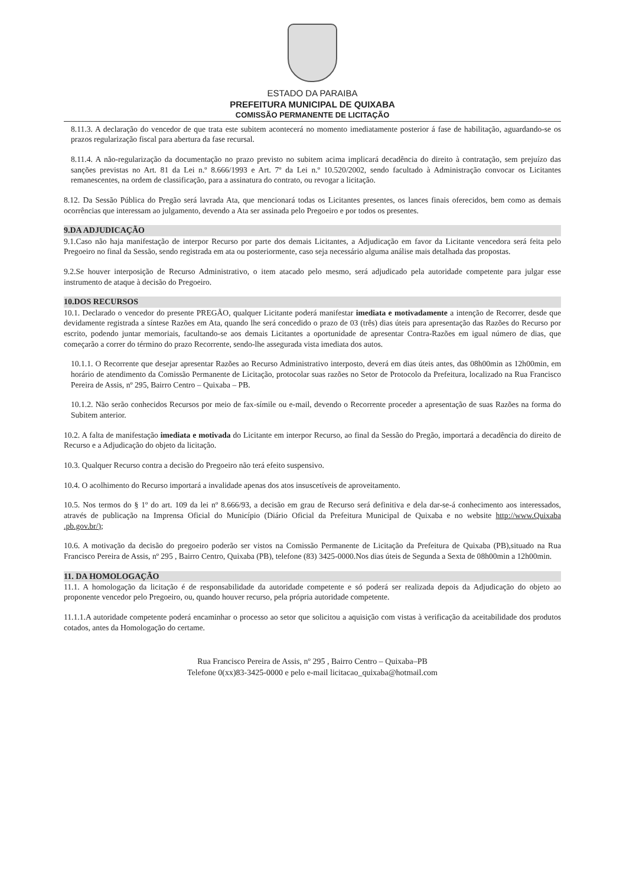ESTADO DA PARAIBA
PREFEITURA MUNICIPAL DE QUIXABA
COMISSÃO PERMANENTE DE LICITAÇÃO
8.11.3. A declaração do vencedor de que trata este subitem acontecerá no momento imediatamente posterior á fase de habilitação, aguardando-se os prazos regularização fiscal para abertura da fase recursal.
8.11.4. A não-regularização da documentação no prazo previsto no subitem acima implicará decadência do direito à contratação, sem prejuízo das sanções previstas no Art. 81 da Lei n.º 8.666/1993 e Art. 7º da Lei n.º 10.520/2002, sendo facultado à Administração convocar os Licitantes remanescentes, na ordem de classificação, para a assinatura do contrato, ou revogar a licitação.
8.12. Da Sessão Pública do Pregão será lavrada Ata, que mencionará todas os Licitantes presentes, os lances finais oferecidos, bem como as demais ocorrências que interessam ao julgamento, devendo a Ata ser assinada pelo Pregoeiro e por todos os presentes.
9.DA ADJUDICAÇÃO
9.1.Caso não haja manifestação de interpor Recurso por parte dos demais Licitantes, a Adjudicação em favor da Licitante vencedora será feita pelo Pregoeiro no final da Sessão, sendo registrada em ata ou posteriormente, caso seja necessário alguma análise mais detalhada das propostas.
9.2.Se houver interposição de Recurso Administrativo, o item atacado pelo mesmo, será adjudicado pela autoridade competente para julgar esse instrumento de ataque à decisão do Pregoeiro.
10.DOS RECURSOS
10.1. Declarado o vencedor do presente PREGÃO, qualquer Licitante poderá manifestar imediata e motivadamente a intenção de Recorrer, desde que devidamente registrada a síntese Razões em Ata, quando lhe será concedido o prazo de 03 (três) dias úteis para apresentação das Razões do Recurso por escrito, podendo juntar memoriais, facultando-se aos demais Licitantes a oportunidade de apresentar Contra-Razões em igual número de dias, que começarão a correr do término do prazo Recorrente, sendo-lhe assegurada vista imediata dos autos.
10.1.1. O Recorrente que desejar apresentar Razões ao Recurso Administrativo interposto, deverá em dias úteis antes, das 08h00min as 12h00min, em horário de atendimento da Comissão Permanente de Licitação, protocolar suas razões no Setor de Protocolo da Prefeitura, localizado na Rua Francisco Pereira de Assis, nº 295, Bairro Centro – Quixaba – PB.
10.1.2. Não serão conhecidos Recursos por meio de fax-símile ou e-mail, devendo o Recorrente proceder a apresentação de suas Razões na forma do Subitem anterior.
10.2. A falta de manifestação imediata e motivada do Licitante em interpor Recurso, ao final da Sessão do Pregão, importará a decadência do direito de Recurso e a Adjudicação do objeto da licitação.
10.3. Qualquer Recurso contra a decisão do Pregoeiro não terá efeito suspensivo.
10.4. O acolhimento do Recurso importará a invalidade apenas dos atos insuscetíveis de aproveitamento.
10.5. Nos termos do § 1º do art. 109 da lei nº 8.666/93, a decisão em grau de Recurso será definitiva e dela dar-se-á conhecimento aos interessados, através de publicação na Imprensa Oficial do Município (Diário Oficial da Prefeitura Municipal de Quixaba e no website http://www.Quixaba .pb.gov.br/);
10.6. A motivação da decisão do pregoeiro poderão ser vistos na Comissão Permanente de Licitação da Prefeitura de Quixaba (PB),situado na Rua Francisco Pereira de Assis, nº 295 , Bairro Centro, Quixaba (PB), telefone (83) 3425-0000.Nos dias úteis de Segunda a Sexta de 08h00min a 12h00min.
11. DA HOMOLOGAÇÃO
11.1. A homologação da licitação é de responsabilidade da autoridade competente e só poderá ser realizada depois da Adjudicação do objeto ao proponente vencedor pelo Pregoeiro, ou, quando houver recurso, pela própria autoridade competente.
11.1.1.A autoridade competente poderá encaminhar o processo ao setor que solicitou a aquisição com vistas à verificação da aceitabilidade dos produtos cotados, antes da Homologação do certame.
Rua Francisco Pereira de Assis, nº 295 , Bairro Centro – Quixaba–PB
Telefone 0(xx)83-3425-0000 e pelo e-mail licitacao_quixaba@hotmail.com